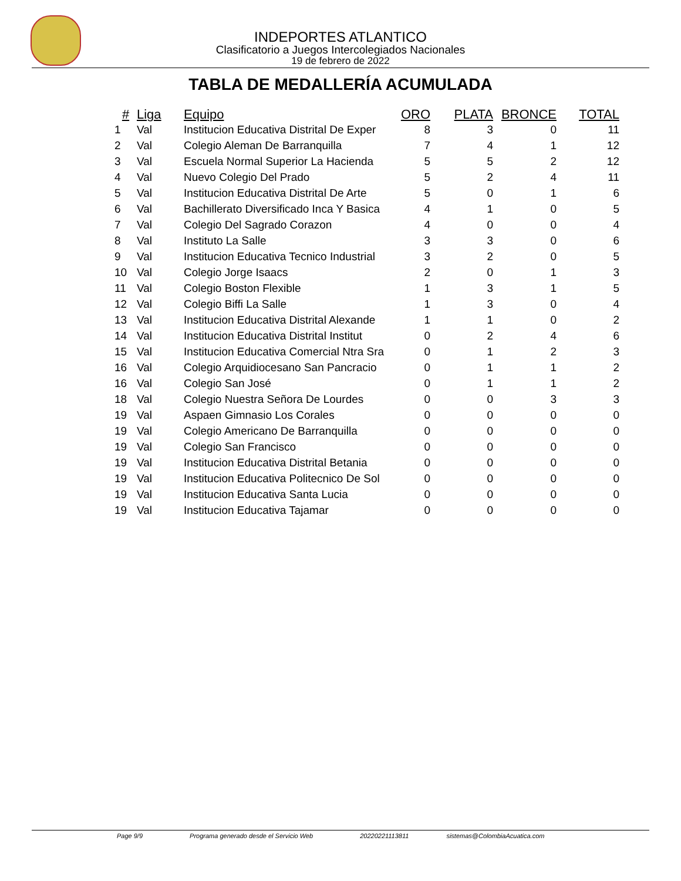INDEPORTES ATLANTICO
Clasificatorio a Juegos Intercolegiados Nacionales
19 de febrero de 2022
TABLA DE MEDALLERÍA ACUMULADA
| # | Liga | Equipo | ORO | PLATA | BRONCE | TOTAL |
| --- | --- | --- | --- | --- | --- | --- |
| 1 | Val | Institucion Educativa Distrital De Exper | 8 | 3 | 0 | 11 |
| 2 | Val | Colegio Aleman De Barranquilla | 7 | 4 | 1 | 12 |
| 3 | Val | Escuela Normal Superior La Hacienda | 5 | 5 | 2 | 12 |
| 4 | Val | Nuevo Colegio Del Prado | 5 | 2 | 4 | 11 |
| 5 | Val | Institucion Educativa Distrital De Arte | 5 | 0 | 1 | 6 |
| 6 | Val | Bachillerato Diversificado Inca Y Basica | 4 | 1 | 0 | 5 |
| 7 | Val | Colegio Del Sagrado Corazon | 4 | 0 | 0 | 4 |
| 8 | Val | Instituto La Salle | 3 | 3 | 0 | 6 |
| 9 | Val | Institucion Educativa Tecnico Industrial | 3 | 2 | 0 | 5 |
| 10 | Val | Colegio Jorge Isaacs | 2 | 0 | 1 | 3 |
| 11 | Val | Colegio Boston Flexible | 1 | 3 | 1 | 5 |
| 12 | Val | Colegio Biffi La Salle | 1 | 3 | 0 | 4 |
| 13 | Val | Institucion Educativa Distrital Alexande | 1 | 1 | 0 | 2 |
| 14 | Val | Institucion Educativa Distrital Institut | 0 | 2 | 4 | 6 |
| 15 | Val | Institucion Educativa Comercial Ntra Sra | 0 | 1 | 2 | 3 |
| 16 | Val | Colegio Arquidiocesano San Pancracio | 0 | 1 | 1 | 2 |
| 16 | Val | Colegio San José | 0 | 1 | 1 | 2 |
| 18 | Val | Colegio Nuestra Señora De Lourdes | 0 | 0 | 3 | 3 |
| 19 | Val | Aspaen Gimnasio Los Corales | 0 | 0 | 0 | 0 |
| 19 | Val | Colegio Americano De Barranquilla | 0 | 0 | 0 | 0 |
| 19 | Val | Colegio San Francisco | 0 | 0 | 0 | 0 |
| 19 | Val | Institucion Educativa Distrital Betania | 0 | 0 | 0 | 0 |
| 19 | Val | Institucion Educativa Politecnico De Sol | 0 | 0 | 0 | 0 |
| 19 | Val | Institucion Educativa Santa Lucia | 0 | 0 | 0 | 0 |
| 19 | Val | Institucion Educativa Tajamar | 0 | 0 | 0 | 0 |
Page 9/9 Programa generado desde el Servicio Web 20220221113811 sistemas@ColombiaAcuatica.com